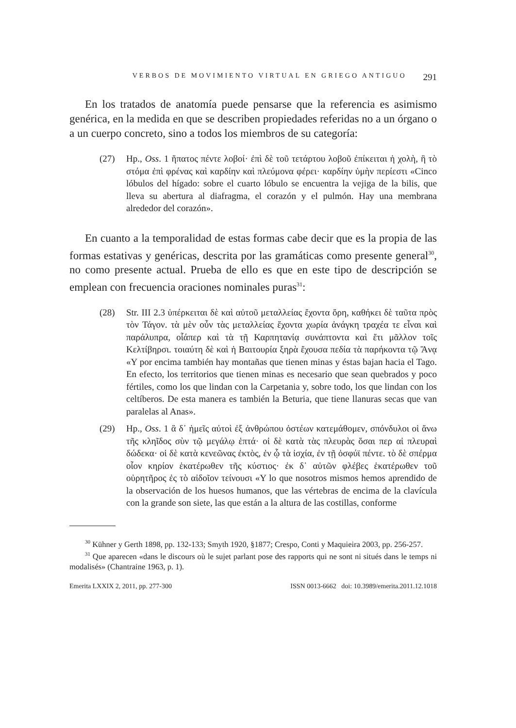VERBOS DE MOVIMIENTO VIRTUAL EN GRIEGO ANTIGUO 291
En los tratados de anatomía puede pensarse que la referencia es asimismo genérica, en la medida en que se describen propiedades referidas no a un órgano o a un cuerpo concreto, sino a todos los miembros de su categoría:
(27) Hp., Oss. 1 ἥπατος πέντε λοβοί· ἐπὶ δὲ τοῦ τετάρτου λοβοῦ ἐπίκειται ἡ χολὴ, ἣ τὸ στόμα ἐπὶ φρένας καὶ καρδίην καὶ πλεύμονα φέρει· καρδίην ὑμὴν περίεστι «Cinco lóbulos del hígado: sobre el cuarto lóbulo se encuentra la vejiga de la bilis, que lleva su abertura al diafragma, el corazón y el pulmón. Hay una membrana alrededor del corazón».
En cuanto a la temporalidad de estas formas cabe decir que es la propia de las formas estativas y genéricas, descrita por las gramáticas como presente general<sup>30</sup>, no como presente actual. Prueba de ello es que en este tipo de descripción se emplean con frecuencia oraciones nominales puras<sup>31</sup>:
(28) Str. III 2.3 ὑπέρκειται δὲ καὶ αὐτοῦ μεταλλείας ἔχοντα ὄρη, καθήκει δὲ ταῦτα πρὸς τὸν Τάγον. τὰ μὲν οὖν τὰς μεταλλείας ἔχοντα χωρία ἀνάγκη τραχέα τε εἶναι καὶ παράλυπρα, οἷάπερ καὶ τὰ τῇ Καρπητανίᾳ συνάπτοντα καὶ ἔτι μᾶλλον τοῖς Κελτίβηρσι. τοιαύτη δὲ καὶ ἡ Βαιτουρία ξηρὰ ἔχουσα πεδία τὰ παρήκοντα τῷ Ἄνᾳ «Y por encima también hay montañas que tienen minas y éstas bajan hacia el Tago. En efecto, los territorios que tienen minas es necesario que sean quebrados y poco fértiles, como los que lindan con la Carpetania y, sobre todo, los que lindan con los celtíberos. De esta manera es también la Beturia, que tiene llanuras secas que van paralelas al Anas».
(29) Hp., Oss. 1 ἃ δ᾽ ἡμεῖς αὐτοὶ ἐξ ἀνθρώπου ὀστέων κατεμάθομεν, σπόνδυλοι οἱ ἄνω τῆς κληῖδος σὺν τῷ μεγάλῳ ἑπτά· οἱ δὲ κατὰ τὰς πλευρὰς ὅσαι περ αἱ πλευραὶ δώδεκα· οἱ δὲ κατὰ κενεῶνας ἐκτὸς, ἐν ᾧ τὰ ἰσχία, ἐν τῇ ὀσφύϊ πέντε. τὸ δὲ σπέρμα οἷον κηρίον ἑκατέρωθεν τῆς κύστιος· ἐκ δ᾽ αὐτῶν φλέβες ἑκατέρωθεν τοῦ οὐρητῆρος ἐς τὸ αἰδοῖον τείνουσι «Y lo que nosotros mismos hemos aprendido de la observación de los huesos humanos, que las vértebras de encima de la clavícula con la grande son siete, las que están a la altura de las costillas, conforme
<sup>30</sup> Kühner y Gerth 1898, pp. 132-133; Smyth 1920, §1877; Crespo, Conti y Maquieira 2003, pp. 256-257.
<sup>31</sup> Que aparecen «dans le discours où le sujet parlant pose des rapports qui ne sont ni situés dans le temps ni modalisés» (Chantraine 1963, p. 1).
Emerita LXXIX 2, 2011, pp. 277-300 ISSN 0013-6662 doi: 10.3989/emerita.2011.12.1018